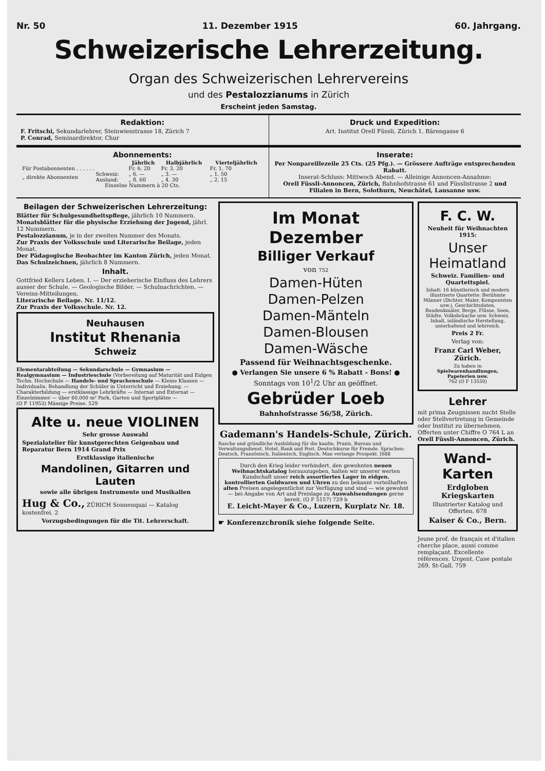Nr. 50 11. Dezember 1915 60. Jahrgang.
Schweizerische Lehrerzeitung.
Organ des Schweizerischen Lehrervereins
und des Pestalozzianums in Zürich
Erscheint jeden Samstag.
Redaktion:
F. Fritschi, Sekundarlehrer, Steinwiesstrasse 18, Zürich 7
P. Conrad, Seminardirektor, Chur
Druck und Expedition:
Art. Institut Orell Füssli, Zürich 1, Bärengasse 6
Abonnements:
| | | Jährlich | Halbjährlich | Vierteljährlich |
| --- | --- | --- | --- | --- |
| Für Postabonnenten . . . . . . | | Fr. 6. 20 | Fr. 3. 20 | Fr. 1. 70 |
| „ direkte Abonnenten | Schweiz: | „ 6. — | „ 3. — | „ 1. 50 |
| | Ausland: | „ 8. 60 | „ 4. 30 | „ 2. 15 |
| Einzelne Nummern à 20 Cts. | | | | |
Inserate:
Per Nonpareillezeile 25 Cts. (25 Pfg.). — Grössere Aufträge entsprechenden Rabatt.
Inserat-Schluss: Mittwoch Abend. — Alleinige Annoncen-Annahme:
Orell Füssli-Annoncen, Zürich, Bahnhofstrasse 61 und Füsslistrasse 2 und Filialen in Bern, Solothurn, Neuchâtel, Lausanne usw.
Beilagen der Schweizerischen Lehrerzeitung:
Blätter für Schulgesundheitspflege, jährlich 10 Nummern.
Monatsblätter für die physische Erziehung der Jugend, jährl. 12 Nummern.
Pestalozzianum, je in der zweiten Nummer des Monats.
Zur Praxis der Volksschule und Literarische Beilage, jeden Monat.
Der Pädagogische Beobachter im Kanton Zürich, jeden Monat.
Das Schulzeichnen, jährlich 8 Nummern.
Inhalt.
Gottfried Kellers Leben. I. — Der erzieherische Einfluss des Lehrers ausser der Schule. — Geologische Bilder. — Schulnachrichten. — Vereins-Mitteilungen.
Literarische Beilage. Nr. 11/12.
Zur Praxis der Volksschule. Nr. 12.
Neuhausen
Institut Rhenania
Schweiz
Elementarabteilung — Sekundarschule — Gymnasium — Realgymnasium — Industrieschule (Vorbereitung auf Maturität und Eidgen Techn. Hochschule — Handels- und Sprachenschule — Kleine Klassen — Individualis. Behandlung der Schüler in Unterricht und Erziehung. — Charakterbildung — erstklassige Lehrkräfte — Internat und Externat — Einzelzimmer — über 60,000 m² Park, Garten und Sportplätze —
(O F 11953) Mässige Preise. 529
Alte u. neue VIOLINEN
Sehr grosse Auswahl
Spezialatelier für kunstgerechten Geigenbau und Reparatur Bern 1914 Grand Prix
Erstklassige italienische
Mandolinen, Gitarren und Lauten
sowie alle übrigen Instrumente und Musikalien
Hug & Co., ZÜRICH Sonnenquai — Katalog kostenfrei. 2
Vorzugsbedingungen für die Tit. Lehrerschaft.
Im Monat Dezember
Billiger Verkauf
von 752
Damen-Hüten
Damen-Pelzen
Damen-Mänteln
Damen-Blousen
Damen-Wäsche
Passend für Weihnachtsgeschenke.
● Verlangen Sie unsere 6 % Rabatt - Bons! ●
Sonntags von 10<sup>1</sup>/2 Uhr an geöffnet.
Gebrüder Loeb
Bahnhofstrasse 56/58, Zürich.
Gademann's Handels-Schule, Zürich.
Rasche und gründliche Ausbildung für die kaufm. Praxis, Bureau und Verwaltungsdienst, Hotel, Bank und Post. Deutschkurse für Fremde. Sprachen: Deutsch, Französisch, Italienisch, Englisch. Man verlange Prospekt. [688
Durch den Krieg leider verhindert, den gewohnten neuen Weihnachtskatalog herauszugeben, halten wir unserer werten Kundschaft unser reich assortiertes Lager in eidgen. kontrollierten Goldwaren und Uhren zu den bekannt vorteilhaften alten Preisen angelegentlichst zur Verfügung und sind — wie gewohnt — bei Angabe von Art und Preislage zu Auswahlsendungen gerne bereit. (O F 5157) 729 b
E. Leicht-Mayer & Co., Luzern, Kurplatz Nr. 18.
☛ Konferenzchronik siehe folgende Seite.
F. C. W.
Neuheit für Weihnachten 1915:
Unser Heimatland
Schweiz. Familien- und Quartettspiel.
Inhalt: 16 künstlerisch und modern illustrierte Quartette: Berühmte Männer (Dichter, Maler, Komponisten usw.), Geschichtsdaten, Baudenkmäler, Berge, Flüsse, Seen, Städte, Volksbräuche usw. Schweiz. Inhalt, inländische Herstellung, unterhaltend und lehrreich.
Preis 2 Fr.
Verlag von:
Franz Carl Weber, Zürich.
Zu haben in Spielwarenhandlungen, Papeterien usw.
762 (O F 13550)
Lehrer
mit prima Zeugnissen sucht Stelle oder Stellvertretung in Gemeinde oder Institut zu übernehmen.
Offerten unter Chiffre O 764 L an Orell Füssli-Annoncen, Zürich.
Wand-Karten
Erdgloben
Kriegskarten
Illustrierter Katalog und Offerten. 678
Kaiser & Co., Bern.
Jeune prof. de français et d'italien cherche place, aussi comme remplaçant. Excellente références. Urgent. Case postale 269, St-Gall. 759